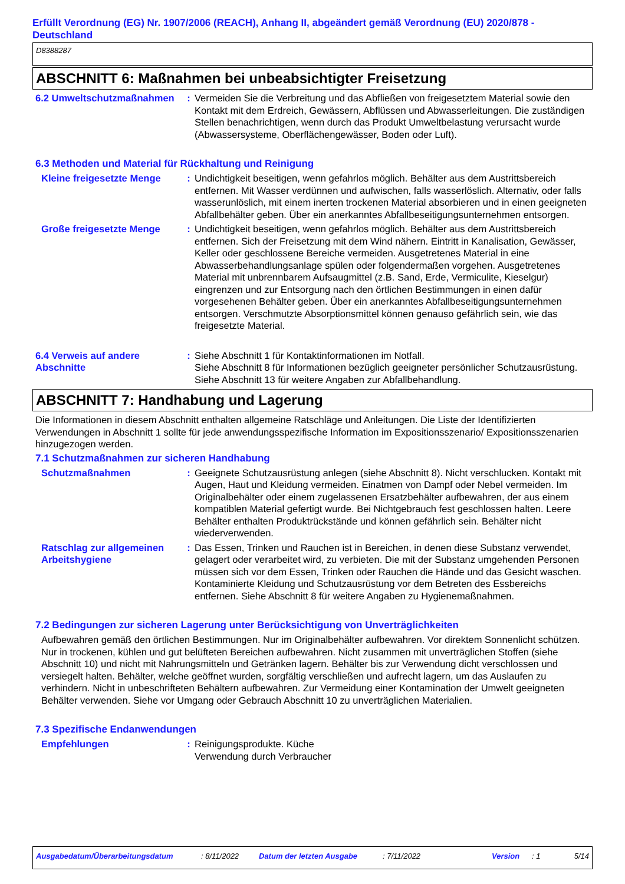Erfüllt Verordnung (EG) Nr. 1907/2006 (REACH), Anhang II, abgeändert gemäß Verordnung (EU) 2020/878 - Deutschland
D8388287
ABSCHNITT 6: Maßnahmen bei unbeabsichtigter Freisetzung
6.2 Umweltschutzmaßnahmen : Vermeiden Sie die Verbreitung und das Abfließen von freigesetztem Material sowie den Kontakt mit dem Erdreich, Gewässern, Abflüssen und Abwasserleitungen. Die zuständigen Stellen benachrichtigen, wenn durch das Produkt Umweltbelastung verursacht wurde (Abwassersysteme, Oberflächengewässer, Boden oder Luft).
6.3 Methoden und Material für Rückhaltung und Reinigung
Kleine freigesetzte Menge
: Undichtigkeit beseitigen, wenn gefahrlos möglich. Behälter aus dem Austrittsbereich entfernen. Mit Wasser verdünnen und aufwischen, falls wasserlöslich. Alternativ, oder falls wasserunlöslich, mit einem inerten trockenen Material absorbieren und in einen geeigneten Abfallbehälter geben. Über ein anerkanntes Abfallbeseitigungsunternehmen entsorgen.
Große freigesetzte Menge : Undichtigkeit beseitigen, wenn gefahrlos möglich. Behälter aus dem Austrittsbereich entfernen. Sich der Freisetzung mit dem Wind nähern. Eintritt in Kanalisation, Gewässer, Keller oder geschlossene Bereiche vermeiden. Ausgetretenes Material in eine Abwasserbehandlungsanlage spülen oder folgendermaßen vorgehen. Ausgetretenes Material mit unbrennbarem Aufsaugmittel (z.B. Sand, Erde, Vermiculite, Kieselgur) eingrenzen und zur Entsorgung nach den örtlichen Bestimmungen in einen dafür vorgesehenen Behälter geben. Über ein anerkanntes Abfallbeseitigungsunternehmen entsorgen. Verschmutzte Absorptionsmittel können genauso gefährlich sein, wie das freigesetzte Material.
6.4 Verweis auf andere Abschnitte
: Siehe Abschnitt 1 für Kontaktinformationen im Notfall.
Siehe Abschnitt 8 für Informationen bezüglich geeigneter persönlicher Schutzausrüstung.
Siehe Abschnitt 13 für weitere Angaben zur Abfallbehandlung.
ABSCHNITT 7: Handhabung und Lagerung
Die Informationen in diesem Abschnitt enthalten allgemeine Ratschläge und Anleitungen. Die Liste der Identifizierten Verwendungen in Abschnitt 1 sollte für jede anwendungsspezifische Information im Expositionsszenario/ Expositionsszenarien hinzugezogen werden.
7.1 Schutzmaßnahmen zur sicheren Handhabung
Schutzmaßnahmen : Geeignete Schutzausrüstung anlegen (siehe Abschnitt 8). Nicht verschlucken. Kontakt mit Augen, Haut und Kleidung vermeiden. Einatmen von Dampf oder Nebel vermeiden. Im Originalbehälter oder einem zugelassenen Ersatzbehälter aufbewahren, der aus einem kompatiblen Material gefertigt wurde. Bei Nichtgebrauch fest geschlossen halten. Leere Behälter enthalten Produktrückstände und können gefährlich sein. Behälter nicht wiederverwenden.
Ratschlag zur allgemeinen Arbeitshygiene
: Das Essen, Trinken und Rauchen ist in Bereichen, in denen diese Substanz verwendet, gelagert oder verarbeitet wird, zu verbieten. Die mit der Substanz umgehenden Personen müssen sich vor dem Essen, Trinken oder Rauchen die Hände und das Gesicht waschen. Kontaminierte Kleidung und Schutzausrüstung vor dem Betreten des Essbereichs entfernen. Siehe Abschnitt 8 für weitere Angaben zu Hygienemaßnahmen.
7.2 Bedingungen zur sicheren Lagerung unter Berücksichtigung von Unverträglichkeiten
Aufbewahren gemäß den örtlichen Bestimmungen. Nur im Originalbehälter aufbewahren. Vor direktem Sonnenlicht schützen. Nur in trockenen, kühlen und gut belüfteten Bereichen aufbewahren. Nicht zusammen mit unverträglichen Stoffen (siehe Abschnitt 10) und nicht mit Nahrungsmitteln und Getränken lagern. Behälter bis zur Verwendung dicht verschlossen und versiegelt halten. Behälter, welche geöffnet wurden, sorgfältig verschließen und aufrecht lagern, um das Auslaufen zu verhindern. Nicht in unbeschrifteten Behältern aufbewahren. Zur Vermeidung einer Kontamination der Umwelt geeigneten Behälter verwenden. Siehe vor Umgang oder Gebrauch Abschnitt 10 zu unverträglichen Materialien.
7.3 Spezifische Endanwendungen
Empfehlungen : Reinigungsprodukte. Küche
Verwendung durch Verbraucher
Ausgabedatum/Überarbeitungsdatum: 8/11/2022 Datum der letzten Ausgabe: 7/11/2022 Version: 1 5/14